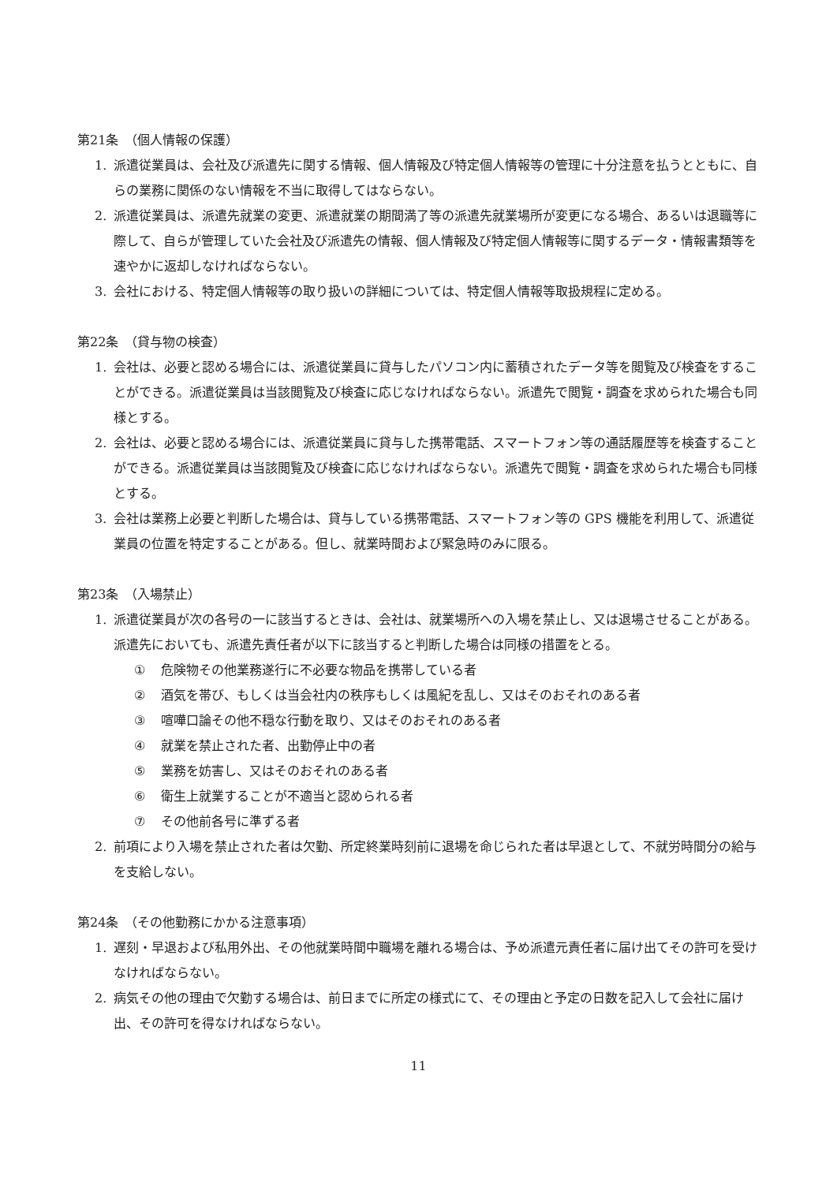第21条　（個人情報の保護）
1. 派遣従業員は、会社及び派遣先に関する情報、個人情報及び特定個人情報等の管理に十分注意を払うとともに、自らの業務に関係のない情報を不当に取得してはならない。
2. 派遣従業員は、派遣先就業の変更、派遣就業の期間満了等の派遣先就業場所が変更になる場合、あるいは退職等に際して、自らが管理していた会社及び派遣先の情報、個人情報及び特定個人情報等に関するデータ・情報書類等を速やかに返却しなければならない。
3. 会社における、特定個人情報等の取り扱いの詳細については、特定個人情報等取扱規程に定める。
第22条　（貸与物の検査）
1. 会社は、必要と認める場合には、派遣従業員に貸与したパソコン内に蓄積されたデータ等を閲覧及び検査をすることができる。派遣従業員は当該閲覧及び検査に応じなければならない。派遣先で閲覧・調査を求められた場合も同様とする。
2. 会社は、必要と認める場合には、派遣従業員に貸与した携帯電話、スマートフォン等の通話履歴等を検査することができる。派遣従業員は当該閲覧及び検査に応じなければならない。派遣先で閲覧・調査を求められた場合も同様とする。
3. 会社は業務上必要と判断した場合は、貸与している携帯電話、スマートフォン等の GPS 機能を利用して、派遣従業員の位置を特定することがある。但し、就業時間および緊急時のみに限る。
第23条　（入場禁止）
1. 派遣従業員が次の各号の一に該当するときは、会社は、就業場所への入場を禁止し、又は退場させることがある。派遣先においても、派遣先責任者が以下に該当すると判断した場合は同様の措置をとる。
① 危険物その他業務遂行に不必要な物品を携帯している者
② 酒気を帯び、もしくは当会社内の秩序もしくは風紀を乱し、又はそのおそれのある者
③ 喧嘩口論その他不穏な行動を取り、又はそのおそれのある者
④ 就業を禁止された者、出勤停止中の者
⑤ 業務を妨害し、又はそのおそれのある者
⑥ 衛生上就業することが不適当と認められる者
⑦ その他前各号に準ずる者
2. 前項により入場を禁止された者は欠勤、所定終業時刻前に退場を命じられた者は早退として、不就労時間分の給与を支給しない。
第24条　（その他勤務にかかる注意事項）
1. 遅刻・早退および私用外出、その他就業時間中職場を離れる場合は、予め派遣元責任者に届け出てその許可を受けなければならない。
2. 病気その他の理由で欠勤する場合は、前日までに所定の様式にて、その理由と予定の日数を記入して会社に届け出、その許可を得なければならない。
11